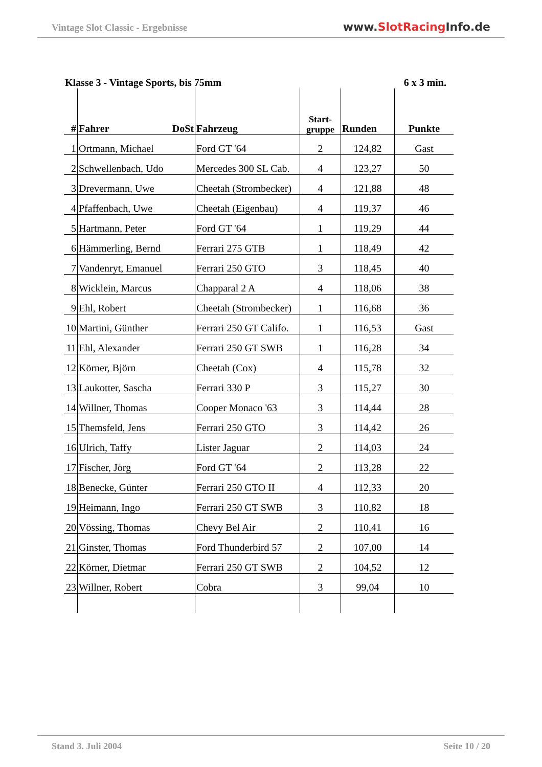Vintage Slot Classic - Ergebnisse
www.SlotRacing Info.de
Klasse 3 - Vintage Sports, bis 75mm 6 x 3 min.
| # | Fahrer DoSt | Fahrzeug | Start- gruppe | Runden | Punkte |
| --- | --- | --- | --- | --- | --- |
| 1 | Ortmann, Michael | Ford GT '64 | 2 | 124,82 | Gast |
| 2 | Schwellenbach, Udo | Mercedes 300 SL Cab. | 4 | 123,27 | 50 |
| 3 | Drevermann, Uwe | Cheetah (Strombecker) | 4 | 121,88 | 48 |
| 4 | Pfaffenbach, Uwe | Cheetah (Eigenbau) | 4 | 119,37 | 46 |
| 5 | Hartmann, Peter | Ford GT '64 | 1 | 119,29 | 44 |
| 6 | Hämmerling, Bernd | Ferrari 275 GTB | 1 | 118,49 | 42 |
| 7 | Vandenryt, Emanuel | Ferrari 250 GTO | 3 | 118,45 | 40 |
| 8 | Wicklein, Marcus | Chapparal 2 A | 4 | 118,06 | 38 |
| 9 | Ehl, Robert | Cheetah (Strombecker) | 1 | 116,68 | 36 |
| 10 | Martini, Günther | Ferrari 250 GT Califo. | 1 | 116,53 | Gast |
| 11 | Ehl, Alexander | Ferrari 250 GT SWB | 1 | 116,28 | 34 |
| 12 | Körner, Björn | Cheetah (Cox) | 4 | 115,78 | 32 |
| 13 | Laukotter, Sascha | Ferrari 330 P | 3 | 115,27 | 30 |
| 14 | Willner, Thomas | Cooper Monaco '63 | 3 | 114,44 | 28 |
| 15 | Themsfeld, Jens | Ferrari 250 GTO | 3 | 114,42 | 26 |
| 16 | Ulrich, Taffy | Lister Jaguar | 2 | 114,03 | 24 |
| 17 | Fischer, Jörg | Ford GT '64 | 2 | 113,28 | 22 |
| 18 | Benecke, Günter | Ferrari 250 GTO II | 4 | 112,33 | 20 |
| 19 | Heimann, Ingo | Ferrari 250 GT SWB | 3 | 110,82 | 18 |
| 20 | Vössing, Thomas | Chevy Bel Air | 2 | 110,41 | 16 |
| 21 | Ginster, Thomas | Ford Thunderbird 57 | 2 | 107,00 | 14 |
| 22 | Körner, Dietmar | Ferrari 250 GT SWB | 2 | 104,52 | 12 |
| 23 | Willner, Robert | Cobra | 3 | 99,04 | 10 |
Stand 3. Juli 2004 Seite 10 / 20